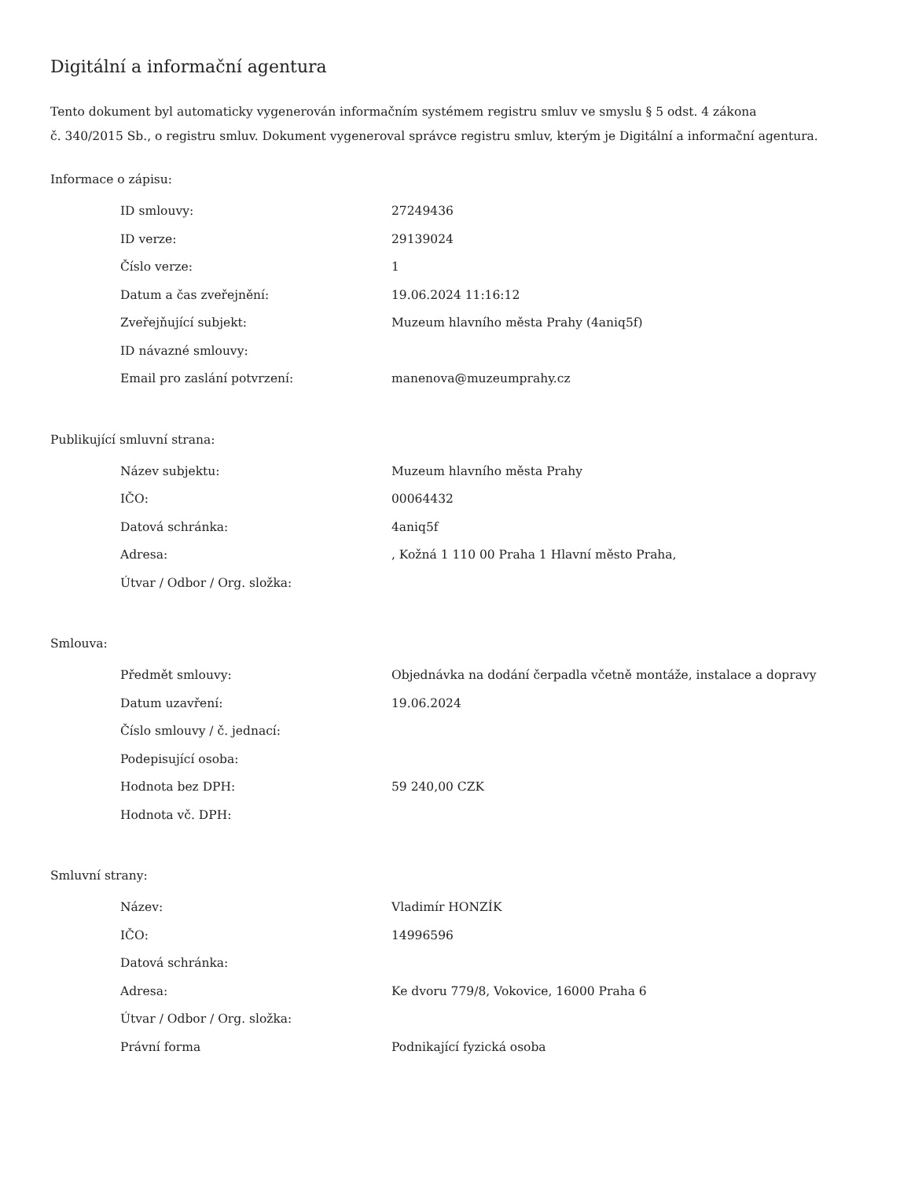Digitální a informační agentura
Tento dokument byl automaticky vygenerován informačním systémem registru smluv ve smyslu § 5 odst. 4 zákona
č. 340/2015 Sb., o registru smluv. Dokument vygeneroval správce registru smluv, kterým je Digitální a informační agentura.
Informace o zápisu:
| ID smlouvy: | 27249436 |
| ID verze: | 29139024 |
| Číslo verze: | 1 |
| Datum a čas zveřejnění: | 19.06.2024 11:16:12 |
| Zveřejňující subjekt: | Muzeum hlavního města Prahy (4aniq5f) |
| ID návazné smlouvy: | |
| Email pro zaslání potvrzení: | manenova@muzeumprahy.cz |
Publikující smluvní strana:
| Název subjektu: | Muzeum hlavního města Prahy |
| IČO: | 00064432 |
| Datová schránka: | 4aniq5f |
| Adresa: | , Kožná 1 110 00 Praha 1 Hlavní město Praha, |
| Útvar / Odbor / Org. složka: | |
Smlouva:
| Předmět smlouvy: | Objednávka na dodání čerpadla včetně montáže, instalace a dopravy |
| Datum uzavření: | 19.06.2024 |
| Číslo smlouvy / č. jednací: | |
| Podepisující osoba: | |
| Hodnota bez DPH: | 59 240,00 CZK |
| Hodnota vč. DPH: | |
Smluvní strany:
| Název: | Vladimír HONZÍK |
| IČO: | 14996596 |
| Datová schránka: | |
| Adresa: | Ke dvoru 779/8, Vokovice, 16000 Praha 6 |
| Útvar / Odbor / Org. složka: | |
| Právní forma | Podnikající fyzická osoba |